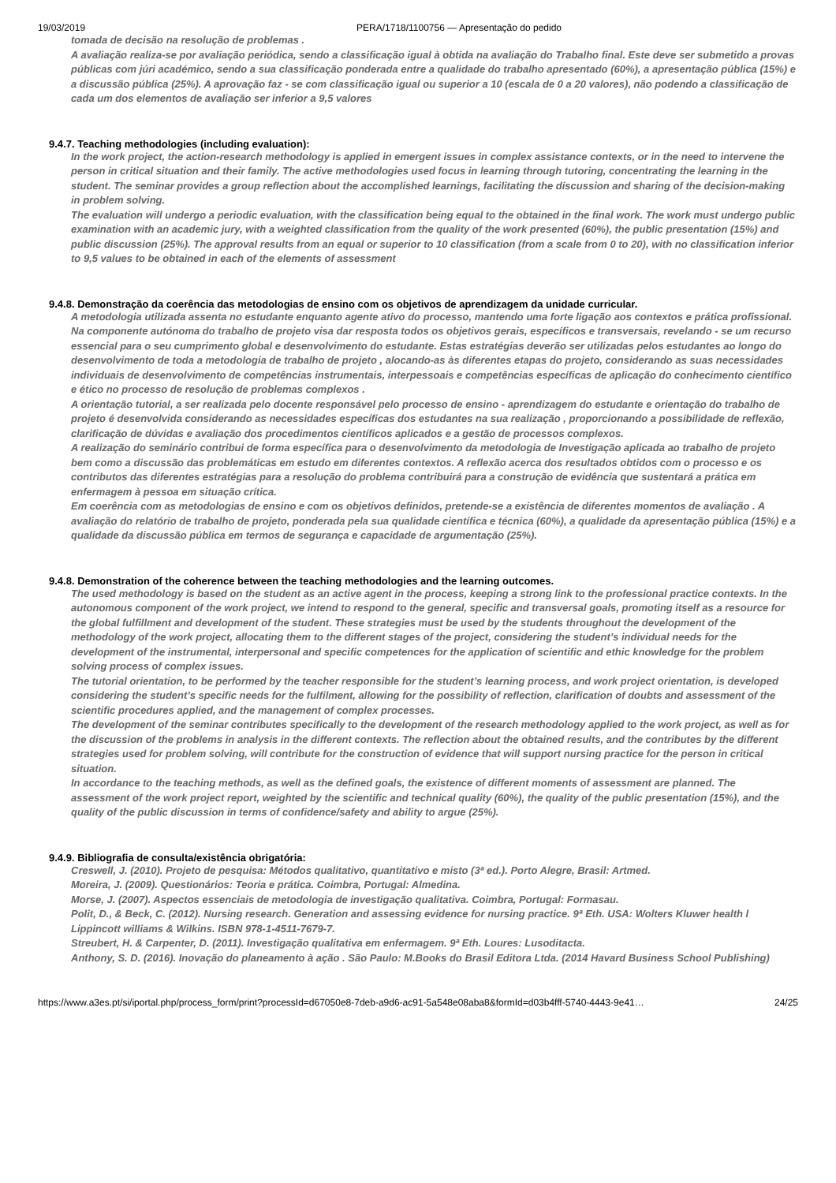19/03/2019 PERA/1718/1100756 — Apresentação do pedido
tomada de decisão na resolução de problemas .
A avaliação realiza-se por avaliação periódica, sendo a classificação igual à obtida na avaliação do Trabalho final. Este deve ser submetido a provas públicas com júri académico, sendo a sua classificação ponderada entre a qualidade do trabalho apresentado (60%), a apresentação pública (15%) e a discussão pública (25%). A aprovação faz - se com classificação igual ou superior a 10 (escala de 0 a 20 valores), não podendo a classificação de cada um dos elementos de avaliação ser inferior a 9,5 valores
9.4.7. Teaching methodologies (including evaluation):
In the work project, the action-research methodology is applied in emergent issues in complex assistance contexts, or in the need to intervene the person in critical situation and their family. The active methodologies used focus in learning through tutoring, concentrating the learning in the student. The seminar provides a group reflection about the accomplished learnings, facilitating the discussion and sharing of the decision-making in problem solving.
The evaluation will undergo a periodic evaluation, with the classification being equal to the obtained in the final work. The work must undergo public examination with an academic jury, with a weighted classification from the quality of the work presented (60%), the public presentation (15%) and public discussion (25%). The approval results from an equal or superior to 10 classification (from a scale from 0 to 20), with no classification inferior to 9,5 values to be obtained in each of the elements of assessment
9.4.8. Demonstração da coerência das metodologias de ensino com os objetivos de aprendizagem da unidade curricular.
A metodologia utilizada assenta no estudante enquanto agente ativo do processo, mantendo uma forte ligação aos contextos e prática profissional. Na componente autónoma do trabalho de projeto visa dar resposta todos os objetivos gerais, específicos e transversais, revelando - se um recurso essencial para o seu cumprimento global e desenvolvimento do estudante. Estas estratégias deverão ser utilizadas pelos estudantes ao longo do desenvolvimento de toda a metodologia de trabalho de projeto , alocando-as às diferentes etapas do projeto, considerando as suas necessidades individuais de desenvolvimento de competências instrumentais, interpessoais e competências específicas de aplicação do conhecimento científico e ético no processo de resolução de problemas complexos .
A orientação tutorial, a ser realizada pelo docente responsável pelo processo de ensino - aprendizagem do estudante e orientação do trabalho de projeto é desenvolvida considerando as necessidades específicas dos estudantes na sua realização , proporcionando a possibilidade de reflexão, clarificação de dúvidas e avaliação dos procedimentos científicos aplicados e a gestão de processos complexos.
A realização do seminário contribui de forma específica para o desenvolvimento da metodologia de Investigação aplicada ao trabalho de projeto bem como a discussão das problemáticas em estudo em diferentes contextos. A reflexão acerca dos resultados obtidos com o processo e os contributos das diferentes estratégias para a resolução do problema contribuirá para a construção de evidência que sustentará a prática em enfermagem à pessoa em situação crítica.
Em coerência com as metodologias de ensino e com os objetivos definidos, pretende-se a existência de diferentes momentos de avaliação . A avaliação do relatório de trabalho de projeto, ponderada pela sua qualidade científica e técnica (60%), a qualidade da apresentação pública (15%) e a qualidade da discussão pública em termos de segurança e capacidade de argumentação (25%).
9.4.8. Demonstration of the coherence between the teaching methodologies and the learning outcomes.
The used methodology is based on the student as an active agent in the process, keeping a strong link to the professional practice contexts. In the autonomous component of the work project, we intend to respond to the general, specific and transversal goals, promoting itself as a resource for the global fulfillment and development of the student. These strategies must be used by the students throughout the development of the methodology of the work project, allocating them to the different stages of the project, considering the student’s individual needs for the development of the instrumental, interpersonal and specific competences for the application of scientific and ethic knowledge for the problem solving process of complex issues.
The tutorial orientation, to be performed by the teacher responsible for the student’s learning process, and work project orientation, is developed considering the student’s specific needs for the fulfilment, allowing for the possibility of reflection, clarification of doubts and assessment of the scientific procedures applied, and the management of complex processes.
The development of the seminar contributes specifically to the development of the research methodology applied to the work project, as well as for the discussion of the problems in analysis in the different contexts. The reflection about the obtained results, and the contributes by the different strategies used for problem solving, will contribute for the construction of evidence that will support nursing practice for the person in critical situation.
In accordance to the teaching methods, as well as the defined goals, the existence of different moments of assessment are planned. The assessment of the work project report, weighted by the scientific and technical quality (60%), the quality of the public presentation (15%), and the quality of the public discussion in terms of confidence/safety and ability to argue (25%).
9.4.9. Bibliografia de consulta/existência obrigatória:
Creswell, J. (2010). Projeto de pesquisa: Métodos qualitativo, quantitativo e misto (3ª ed.). Porto Alegre, Brasil: Artmed.
Moreira, J. (2009). Questionários: Teoria e prática. Coimbra, Portugal: Almedina.
Morse, J. (2007). Aspectos essenciais de metodologia de investigação qualitativa. Coimbra, Portugal: Formasau.
Polit, D., & Beck, C. (2012). Nursing research. Generation and assessing evidence for nursing practice. 9ª Eth. USA: Wolters Kluwer health l Lippincott williams & Wilkins. ISBN 978-1-4511-7679-7.
Streubert, H. & Carpenter, D. (2011). Investigação qualitativa em enfermagem. 9ª Eth. Loures: Lusoditacta.
Anthony, S. D. (2016). Inovação do planeamento à ação . São Paulo: M.Books do Brasil Editora Ltda. (2014 Havard Business School Publishing)
https://www.a3es.pt/si/iportal.php/process_form/print?processId=d67050e8-7deb-a9d6-ac91-5a548e08aba8&formId=d03b4fff-5740-4443-9e41… 24/25